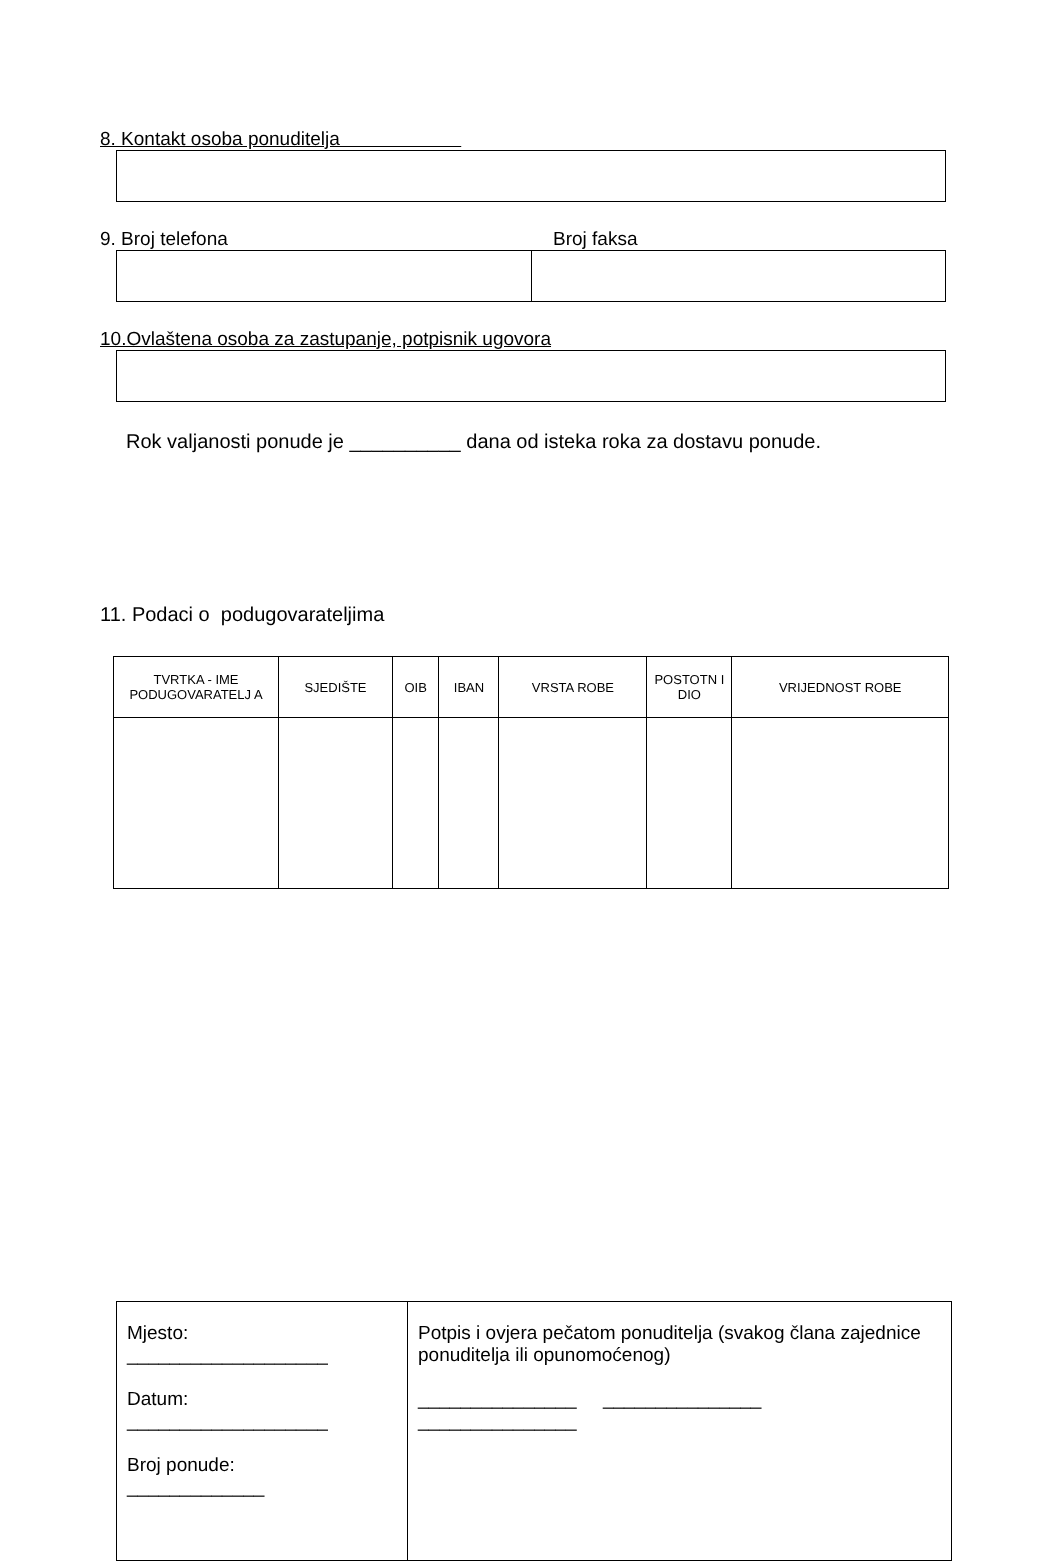8. Kontakt osoba ponuditelja
9. Broj telefona Broj faksa
10.Ovlaštena osoba za zastupanje, potpisnik ugovora
Rok valjanosti ponude je __________ dana od isteka roka za dostavu ponude.
11. Podaci o podugovarateljima
| TVRTKA - IME PODUGOVARATELJ A | SJEDIŠTE | OIB | IBAN | VRSTA ROBE | POSTOTN I DIO | VRIJEDNOST ROBE |
| --- | --- | --- | --- | --- | --- | --- |
| Mjesto: ___________________ Datum: ___________________ Broj ponude: _____________ | Potpis i ovjera pečatom ponuditelja (svakog člana zajednice ponuditelja ili opunomoćenog) _______________ _______________ _______________ |